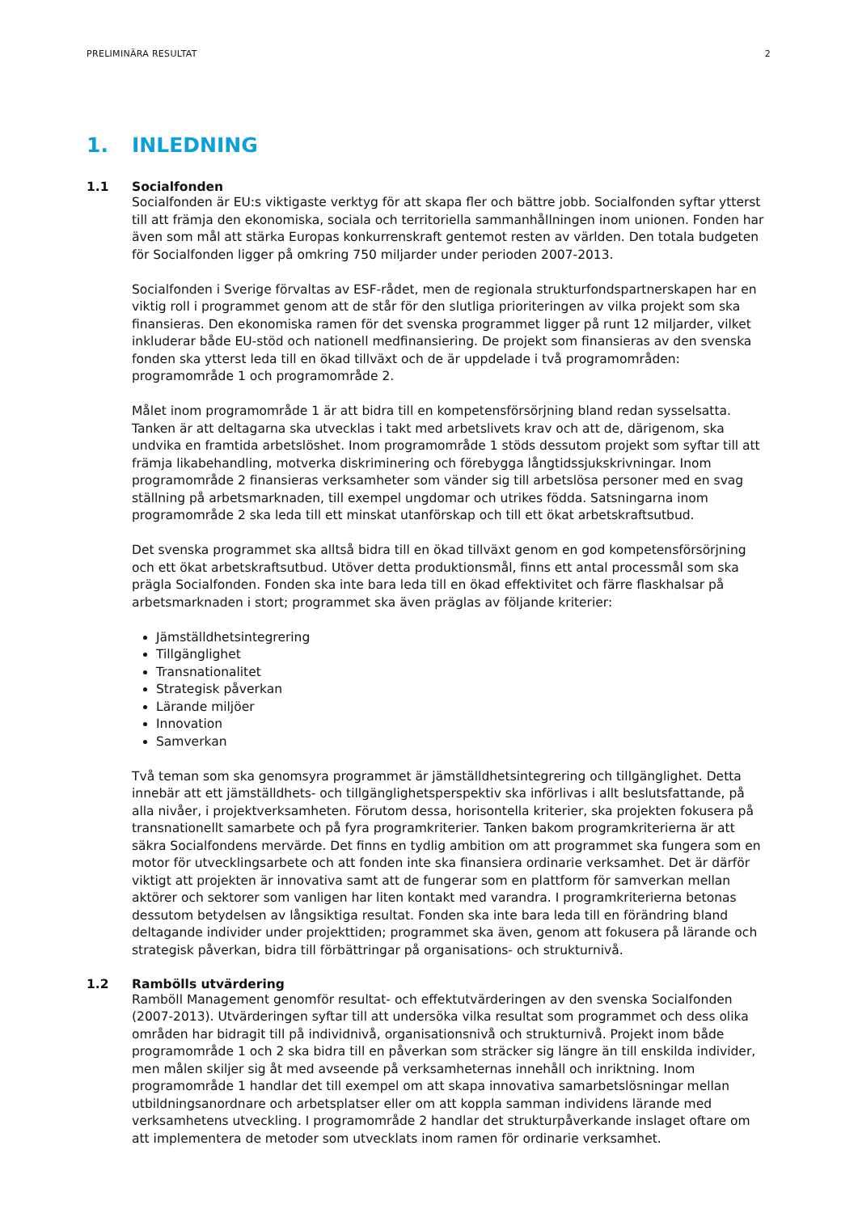PRELIMINÄRA RESULTAT 2
1. INLEDNING
1.1 Socialfonden
Socialfonden är EU:s viktigaste verktyg för att skapa fler och bättre jobb. Socialfonden syftar ytterst till att främja den ekonomiska, sociala och territoriella sammanhållningen inom unionen. Fonden har även som mål att stärka Europas konkurrenskraft gentemot resten av världen. Den totala budgeten för Socialfonden ligger på omkring 750 miljarder under perioden 2007-2013.
Socialfonden i Sverige förvaltas av ESF-rådet, men de regionala strukturfondspartnerskapen har en viktig roll i programmet genom att de står för den slutliga prioriteringen av vilka projekt som ska finansieras. Den ekonomiska ramen för det svenska programmet ligger på runt 12 miljarder, vilket inkluderar både EU-stöd och nationell medfinansiering. De projekt som finansieras av den svenska fonden ska ytterst leda till en ökad tillväxt och de är uppdelade i två programområden: programområde 1 och programområde 2.
Målet inom programområde 1 är att bidra till en kompetensförsörjning bland redan sysselsatta. Tanken är att deltagarna ska utvecklas i takt med arbetslivets krav och att de, därigenom, ska undvika en framtida arbetslöshet. Inom programområde 1 stöds dessutom projekt som syftar till att främja likabehandling, motverka diskriminering och förebygga långtidssjukskrivningar. Inom programområde 2 finansieras verksamheter som vänder sig till arbetslösa personer med en svag ställning på arbetsmarknaden, till exempel ungdomar och utrikes födda. Satsningarna inom programområde 2 ska leda till ett minskat utanförskap och till ett ökat arbetskraftsutbud.
Det svenska programmet ska alltså bidra till en ökad tillväxt genom en god kompetensförsörjning och ett ökat arbetskraftsutbud. Utöver detta produktionsmål, finns ett antal processmål som ska prägla Socialfonden. Fonden ska inte bara leda till en ökad effektivitet och färre flaskhalsar på arbetsmarknaden i stort; programmet ska även präglas av följande kriterier:
Jämställdhetsintegrering
Tillgänglighet
Transnationalitet
Strategisk påverkan
Lärande miljöer
Innovation
Samverkan
Två teman som ska genomsyra programmet är jämställdhetsintegrering och tillgänglighet. Detta innebär att ett jämställdhets- och tillgänglighetsperspektiv ska införlivas i allt beslutsfattande, på alla nivåer, i projektverksamheten. Förutom dessa, horisontella kriterier, ska projekten fokusera på transnationellt samarbete och på fyra programkriterier. Tanken bakom programkriterierna är att säkra Socialfondens mervärde. Det finns en tydlig ambition om att programmet ska fungera som en motor för utvecklingsarbete och att fonden inte ska finansiera ordinarie verksamhet. Det är därför viktigt att projekten är innovativa samt att de fungerar som en plattform för samverkan mellan aktörer och sektorer som vanligen har liten kontakt med varandra. I programkriterierna betonas dessutom betydelsen av långsiktiga resultat. Fonden ska inte bara leda till en förändring bland deltagande individer under projekttiden; programmet ska även, genom att fokusera på lärande och strategisk påverkan, bidra till förbättringar på organisations- och strukturnivå.
1.2 Rambölls utvärdering
Ramböll Management genomför resultat- och effektutvärderingen av den svenska Socialfonden (2007-2013). Utvärderingen syftar till att undersöka vilka resultat som programmet och dess olika områden har bidragit till på individnivå, organisationsnivå och strukturnivå. Projekt inom både programområde 1 och 2 ska bidra till en påverkan som sträcker sig längre än till enskilda individer, men målen skiljer sig åt med avseende på verksamheternas innehåll och inriktning. Inom programområde 1 handlar det till exempel om att skapa innovativa samarbetslösningar mellan utbildningsanordnare och arbetsplatser eller om att koppla samman individens lärande med verksamhetens utveckling. I programområde 2 handlar det strukturpåverkande inslaget oftare om att implementera de metoder som utvecklats inom ramen för ordinarie verksamhet.